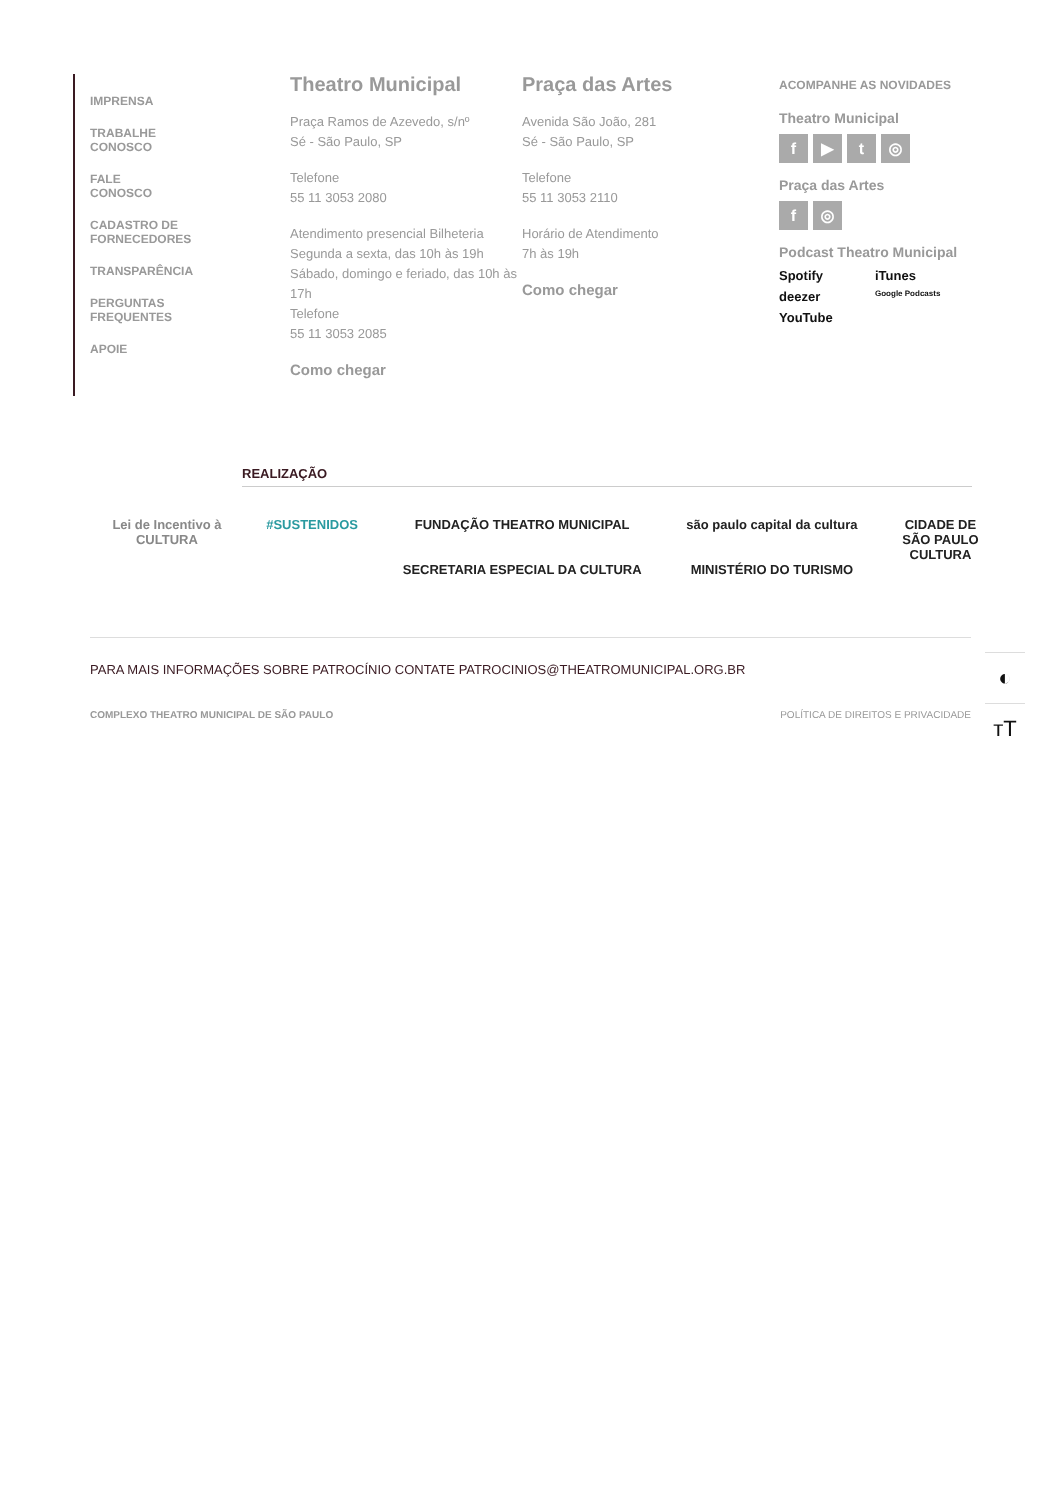IMPRENSA
TRABALHE
CONOSCO
FALE
CONOSCO
CADASTRO DE
FORNECEDORES
TRANSPARÊNCIA
PERGUNTAS
FREQUENTES
APOIE
Theatro Municipal
Praça Ramos de Azevedo, s/nº
Sé - São Paulo, SP
Telefone
55 11 3053 2080
Atendimento presencial Bilheteria
Segunda a sexta, das 10h às 19h
Sábado, domingo e feriado, das 10h às 17h
Telefone
55 11 3053 2085
Como chegar
Praça das Artes
Avenida São João, 281
Sé - São Paulo, SP
Telefone
55 11 3053 2110
Horário de Atendimento
7h às 19h
Como chegar
ACOMPANHE AS NOVIDADES
Theatro Municipal
f ▶ t ◎
Praça das Artes
f ◎
Podcast Theatro Municipal
Spotify iTunes deezer Google Podcasts YouTube
REALIZAÇÃO
Lei de Incentivo à
CULTURA
#SUSTENIDOS FUNDAÇÃO THEATRO MUNICIPAL
SECRETARIA ESPECIAL DA CULTURA
são paulo capital da cultura
MINISTÉRIO DO TURISMO
CIDADE DE
SÃO PAULO
CULTURA
PARA MAIS INFORMAÇÕES SOBRE PATROCÍNIO CONTATE PATROCINIOS@THEATROMUNICIPAL.ORG.BR
COMPLEXO THEATRO MUNICIPAL DE SÃO PAULO POLÍTICA DE DIREITOS E PRIVACIDADE
◐
тT